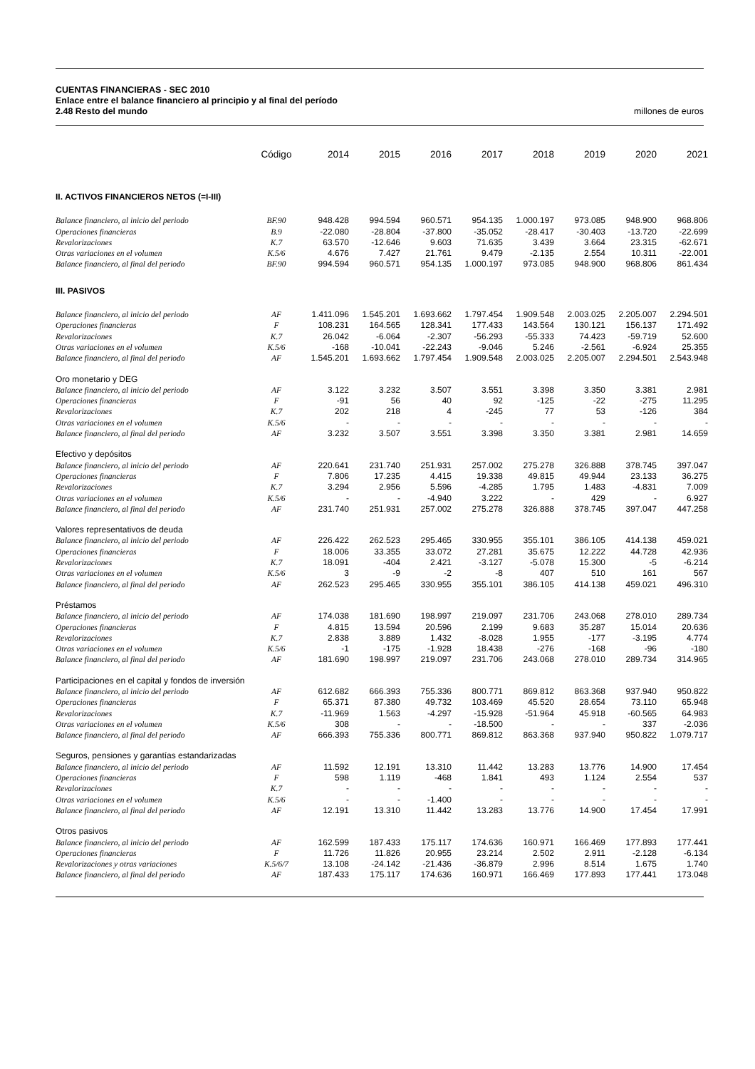CUENTAS FINANCIERAS - SEC 2010
Enlace entre el balance financiero al principio y al final del período
2.48 Resto del mundo millones de euros
| | Código | 2014 | 2015 | 2016 | 2017 | 2018 | 2019 | 2020 | 2021 |
| --- | --- | --- | --- | --- | --- | --- | --- | --- | --- |
| II. ACTIVOS FINANCIEROS NETOS (=I-III) | | | | | | | | | |
| Balance financiero, al inicio del periodo | BF.90 | 948.428 | 994.594 | 960.571 | 954.135 | 1.000.197 | 973.085 | 948.900 | 968.806 |
| Operaciones financieras | B.9 | -22.080 | -28.804 | -37.800 | -35.052 | -28.417 | -30.403 | -13.720 | -22.699 |
| Revalorizaciones | K.7 | 63.570 | -12.646 | 9.603 | 71.635 | 3.439 | 3.664 | 23.315 | -62.671 |
| Otras variaciones en el volumen | K.5/6 | 4.676 | 7.427 | 21.761 | 9.479 | -2.135 | 2.554 | 10.311 | -22.001 |
| Balance financiero, al final del periodo | BF.90 | 994.594 | 960.571 | 954.135 | 1.000.197 | 973.085 | 948.900 | 968.806 | 861.434 |
| III. PASIVOS | | | | | | | | | |
| Balance financiero, al inicio del periodo | AF | 1.411.096 | 1.545.201 | 1.693.662 | 1.797.454 | 1.909.548 | 2.003.025 | 2.205.007 | 2.294.501 |
| Operaciones financieras | F | 108.231 | 164.565 | 128.341 | 177.433 | 143.564 | 130.121 | 156.137 | 171.492 |
| Revalorizaciones | K.7 | 26.042 | -6.064 | -2.307 | -56.293 | -55.333 | 74.423 | -59.719 | 52.600 |
| Otras variaciones en el volumen | K.5/6 | -168 | -10.041 | -22.243 | -9.046 | 5.246 | -2.561 | -6.924 | 25.355 |
| Balance financiero, al final del periodo | AF | 1.545.201 | 1.693.662 | 1.797.454 | 1.909.548 | 2.003.025 | 2.205.007 | 2.294.501 | 2.543.948 |
| Oro monetario y DEG | | | | | | | | | |
| Balance financiero, al inicio del periodo | AF | 3.122 | 3.232 | 3.507 | 3.551 | 3.398 | 3.350 | 3.381 | 2.981 |
| Operaciones financieras | F | -91 | 56 | 40 | 92 | -125 | -22 | -275 | 11.295 |
| Revalorizaciones | K.7 | 202 | 218 | 4 | -245 | 77 | 53 | -126 | 384 |
| Otras variaciones en el volumen | K.5/6 | - | - | - | - | - | - | - | - |
| Balance financiero, al final del periodo | AF | 3.232 | 3.507 | 3.551 | 3.398 | 3.350 | 3.381 | 2.981 | 14.659 |
| Efectivo y depósitos | | | | | | | | | |
| Balance financiero, al inicio del periodo | AF | 220.641 | 231.740 | 251.931 | 257.002 | 275.278 | 326.888 | 378.745 | 397.047 |
| Operaciones financieras | F | 7.806 | 17.235 | 4.415 | 19.338 | 49.815 | 49.944 | 23.133 | 36.275 |
| Revalorizaciones | K.7 | 3.294 | 2.956 | 5.596 | -4.285 | 1.795 | 1.483 | -4.831 | 7.009 |
| Otras variaciones en el volumen | K.5/6 | - | - | -4.940 | 3.222 | - | 429 | - | 6.927 |
| Balance financiero, al final del periodo | AF | 231.740 | 251.931 | 257.002 | 275.278 | 326.888 | 378.745 | 397.047 | 447.258 |
| Valores representativos de deuda | | | | | | | | | |
| Balance financiero, al inicio del periodo | AF | 226.422 | 262.523 | 295.465 | 330.955 | 355.101 | 386.105 | 414.138 | 459.021 |
| Operaciones financieras | F | 18.006 | 33.355 | 33.072 | 27.281 | 35.675 | 12.222 | 44.728 | 42.936 |
| Revalorizaciones | K.7 | 18.091 | -404 | 2.421 | -3.127 | -5.078 | 15.300 | -5 | -6.214 |
| Otras variaciones en el volumen | K.5/6 | 3 | -9 | -2 | -8 | 407 | 510 | 161 | 567 |
| Balance financiero, al final del periodo | AF | 262.523 | 295.465 | 330.955 | 355.101 | 386.105 | 414.138 | 459.021 | 496.310 |
| Préstamos | | | | | | | | | |
| Balance financiero, al inicio del periodo | AF | 174.038 | 181.690 | 198.997 | 219.097 | 231.706 | 243.068 | 278.010 | 289.734 |
| Operaciones financieras | F | 4.815 | 13.594 | 20.596 | 2.199 | 9.683 | 35.287 | 15.014 | 20.636 |
| Revalorizaciones | K.7 | 2.838 | 3.889 | 1.432 | -8.028 | 1.955 | -177 | -3.195 | 4.774 |
| Otras variaciones en el volumen | K.5/6 | -1 | -175 | -1.928 | 18.438 | -276 | -168 | -96 | -180 |
| Balance financiero, al final del periodo | AF | 181.690 | 198.997 | 219.097 | 231.706 | 243.068 | 278.010 | 289.734 | 314.965 |
| Participaciones en el capital y fondos de inversión | | | | | | | | | |
| Balance financiero, al inicio del periodo | AF | 612.682 | 666.393 | 755.336 | 800.771 | 869.812 | 863.368 | 937.940 | 950.822 |
| Operaciones financieras | F | 65.371 | 87.380 | 49.732 | 103.469 | 45.520 | 28.654 | 73.110 | 65.948 |
| Revalorizaciones | K.7 | -11.969 | 1.563 | -4.297 | -15.928 | -51.964 | 45.918 | -60.565 | 64.983 |
| Otras variaciones en el volumen | K.5/6 | 308 | - | - | -18.500 | - | - | 337 | -2.036 |
| Balance financiero, al final del periodo | AF | 666.393 | 755.336 | 800.771 | 869.812 | 863.368 | 937.940 | 950.822 | 1.079.717 |
| Seguros, pensiones y garantías estandarizadas | | | | | | | | | |
| Balance financiero, al inicio del periodo | AF | 11.592 | 12.191 | 13.310 | 11.442 | 13.283 | 13.776 | 14.900 | 17.454 |
| Operaciones financieras | F | 598 | 1.119 | -468 | 1.841 | 493 | 1.124 | 2.554 | 537 |
| Revalorizaciones | K.7 | - | - | - | - | - | - | - | - |
| Otras variaciones en el volumen | K.5/6 | - | - | -1.400 | - | - | - | - | - |
| Balance financiero, al final del periodo | AF | 12.191 | 13.310 | 11.442 | 13.283 | 13.776 | 14.900 | 17.454 | 17.991 |
| Otros pasivos | | | | | | | | | |
| Balance financiero, al inicio del periodo | AF | 162.599 | 187.433 | 175.117 | 174.636 | 160.971 | 166.469 | 177.893 | 177.441 |
| Operaciones financieras | F | 11.726 | 11.826 | 20.955 | 23.214 | 2.502 | 2.911 | -2.128 | -6.134 |
| Revalorizaciones y otras variaciones | K.5/6/7 | 13.108 | -24.142 | -21.436 | -36.879 | 2.996 | 8.514 | 1.675 | 1.740 |
| Balance financiero, al final del periodo | AF | 187.433 | 175.117 | 174.636 | 160.971 | 166.469 | 177.893 | 177.441 | 173.048 |